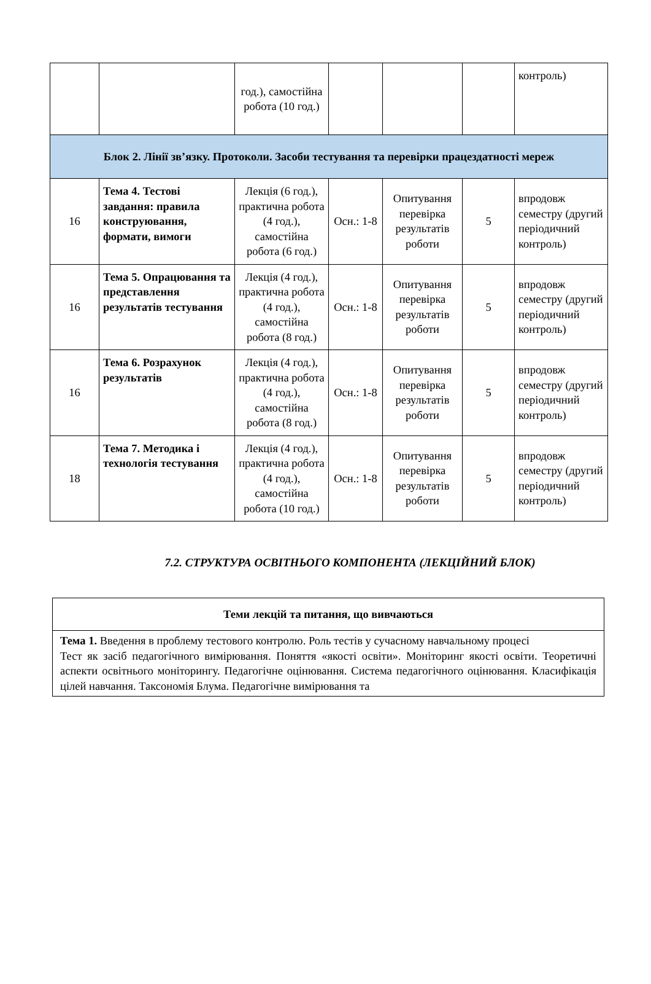| | | год.), самостійна робота (10 год.) | | | | контроль) |
| Блок 2. Лінії зв’язку. Протоколи. Засоби тестування та перевірки працездатності мереж | | | | | | |
| 16 | Тема 4. Тестові завдання: правила конструювання, формати, вимоги | Лекція (6 год.), практична робота (4 год.), самостійна робота (6 год.) | Осн.: 1-8 | Опитування перевірка результатів роботи | 5 | впродовж семестру (другий періодичний контроль) |
| 16 | Тема 5. Опрацювання та представлення результатів тестування | Лекція (4 год.), практична робота (4 год.), самостійна робота (8 год.) | Осн.: 1-8 | Опитування перевірка результатів роботи | 5 | впродовж семестру (другий періодичний контроль) |
| 16 | Тема 6. Розрахунок результатів | Лекція (4 год.), практична робота (4 год.), самостійна робота (8 год.) | Осн.: 1-8 | Опитування перевірка результатів роботи | 5 | впродовж семестру (другий періодичний контроль) |
| 18 | Тема 7. Методика і технологія тестування | Лекція (4 год.), практична робота (4 год.), самостійна робота (10 год.) | Осн.: 1-8 | Опитування перевірка результатів роботи | 5 | впродовж семестру (другий періодичний контроль) |
7.2. СТРУКТУРА ОСВІТНЬОГО КОМПОНЕНТА (ЛЕКЦІЙНИЙ БЛОК)
| Теми лекцій та питання, що вивчаються |
| Тема 1. Введення в проблему тестового контролю. Роль тестів у сучасному навчальному процесі Тест як засіб педагогічного вимірювання. Поняття «якості освіти». Моніторинг якості освіти. Теоретичні аспекти освітнього моніторингу. Педагогічне оцінювання. Система педагогічного оцінювання. Класифікація цілей навчання. Таксономія Блума. Педагогічне вимірювання та |